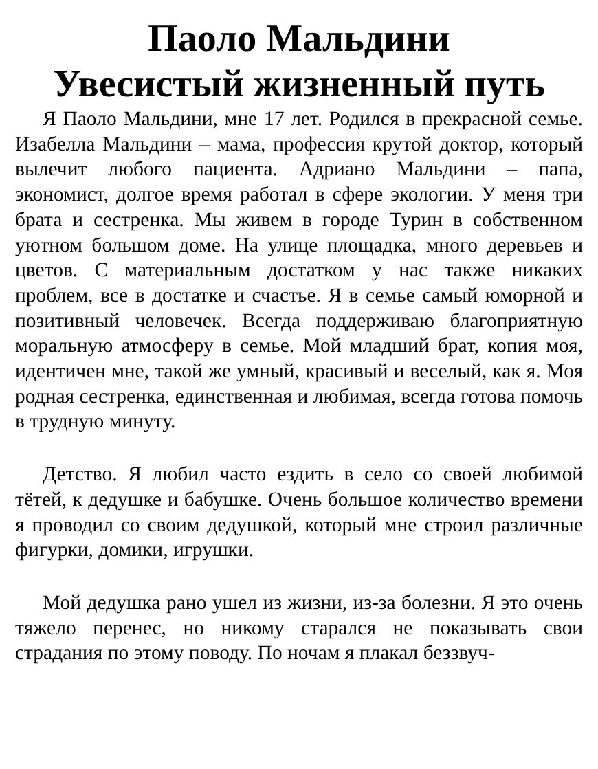Паоло Мальдини
Увесистый жизненный путь
Я Паоло Мальдини, мне 17 лет. Родился в прекрасной семье. Изабелла Мальдини – мама, профессия крутой доктор, который вылечит любого пациента. Адриано Мальдини – папа, экономист, долгое время работал в сфере экологии. У меня три брата и сестренка. Мы живем в городе Турин в собственном уютном большом доме. На улице площадка, много деревьев и цветов. С материальным достатком у нас также никаких проблем, все в достатке и счастье. Я в семье самый юморной и позитивный человечек. Всегда поддерживаю благоприятную моральную атмосферу в семье. Мой младший брат, копия моя, идентичен мне, такой же умный, красивый и веселый, как я. Моя родная сестренка, единственная и любимая, всегда готова помочь в трудную минуту.
Детство. Я любил часто ездить в село со своей любимой тётей, к дедушке и бабушке. Очень большое количество времени я проводил со своим дедушкой, который мне строил различные фигурки, домики, игрушки.
Мой дедушка рано ушел из жизни, из-за болезни. Я это очень тяжело перенес, но никому старался не показывать свои страдания по этому поводу. По ночам я плакал беззвуч-